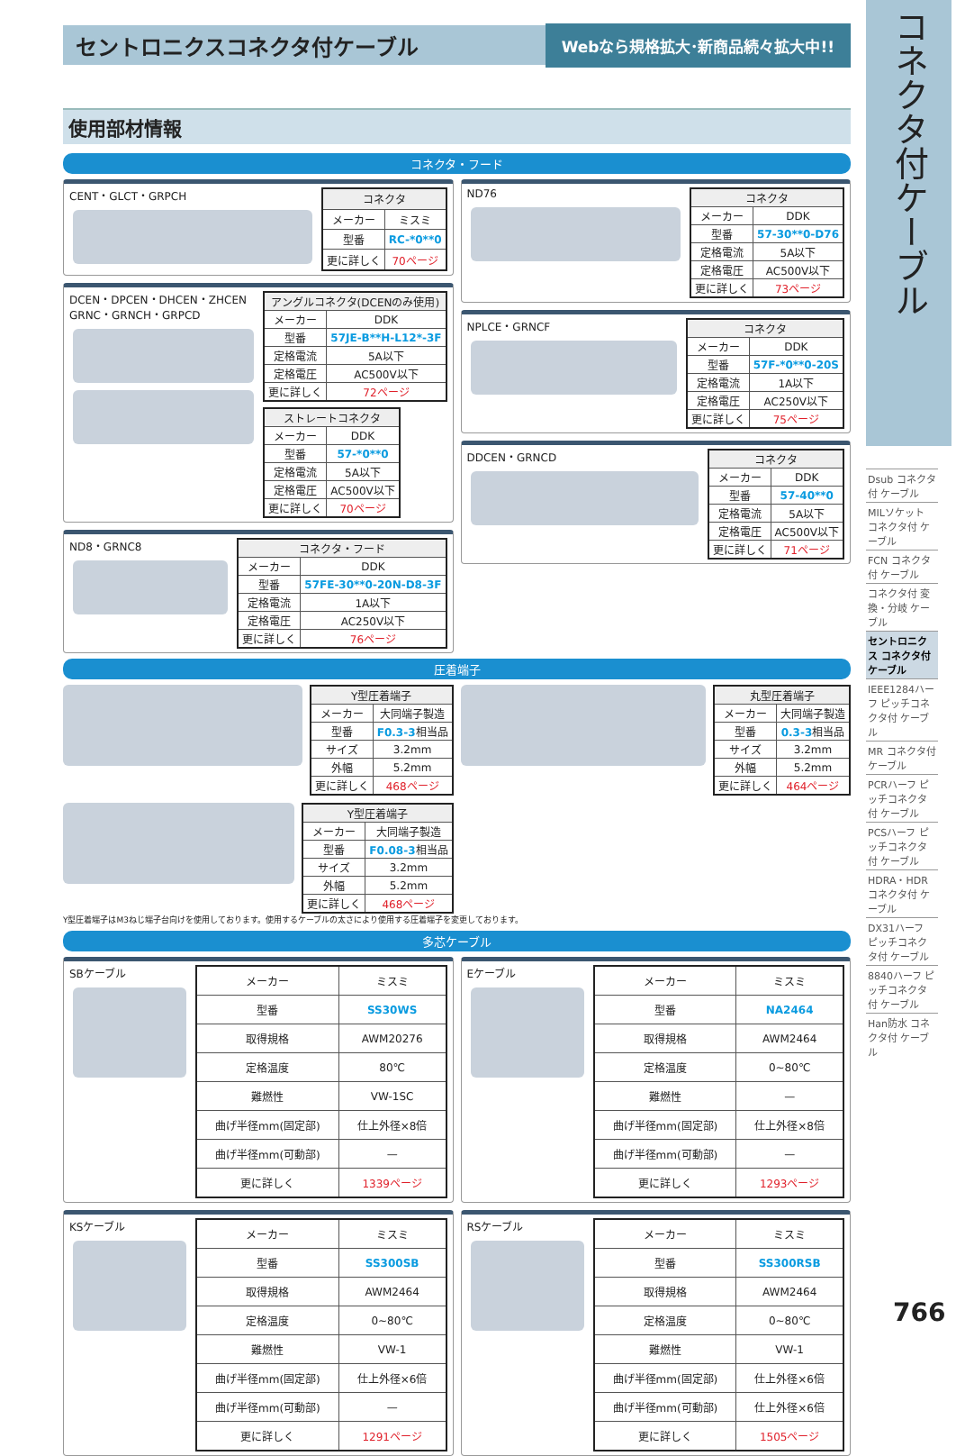セントロニクスコネクタ付ケーブル
Webなら規格拡大･新商品続々拡大中!!
使用部材情報
コネクタ・フード
CENT・GLCT・GRPCH
| コネクタ | |
| --- | --- |
| メーカー | ミスミ |
| 型番 | RC-*0**0 |
| 更に詳しく | 70ページ |
DCEN・DPCEN・DHCEN・ZHCEN
GRNC・GRNCH・GRPCD
| アングルコネクタ(DCENのみ使用) | |
| --- | --- |
| メーカー | DDK |
| 型番 | 57JE-B**H-L12*-3F |
| 定格電流 | 5A以下 |
| 定格電圧 | AC500V以下 |
| 更に詳しく | 72ページ |
| ストレートコネクタ | |
| --- | --- |
| メーカー | DDK |
| 型番 | 57-*0**0 |
| 定格電流 | 5A以下 |
| 定格電圧 | AC500V以下 |
| 更に詳しく | 70ページ |
ND8・GRNC8
| コネクタ・フード | |
| --- | --- |
| メーカー | DDK |
| 型番 | 57FE-30**0-20N-D8-3F |
| 定格電流 | 1A以下 |
| 定格電圧 | AC250V以下 |
| 更に詳しく | 76ページ |
ND76
| コネクタ | |
| --- | --- |
| メーカー | DDK |
| 型番 | 57-30**0-D76 |
| 定格電流 | 5A以下 |
| 定格電圧 | AC500V以下 |
| 更に詳しく | 73ページ |
NPLCE・GRNCF
| コネクタ | |
| --- | --- |
| メーカー | DDK |
| 型番 | 57F-*0**0-20S |
| 定格電流 | 1A以下 |
| 定格電圧 | AC250V以下 |
| 更に詳しく | 75ページ |
DDCEN・GRNCD
| コネクタ | |
| --- | --- |
| メーカー | DDK |
| 型番 | 57-40**0 |
| 定格電流 | 5A以下 |
| 定格電圧 | AC500V以下 |
| 更に詳しく | 71ページ |
圧着端子
| Y型圧着端子 | |
| --- | --- |
| メーカー | 大同端子製造 |
| 型番 | F0.3-3 相当品 |
| サイズ | 3.2mm |
| 外幅 | 5.2mm |
| 更に詳しく | 468ページ |
| Y型圧着端子 | |
| --- | --- |
| メーカー | 大同端子製造 |
| 型番 | F0.08-3 相当品 |
| サイズ | 3.2mm |
| 外幅 | 5.2mm |
| 更に詳しく | 468ページ |
| 丸型圧着端子 | |
| --- | --- |
| メーカー | 大同端子製造 |
| 型番 | 0.3-3 相当品 |
| サイズ | 3.2mm |
| 外幅 | 5.2mm |
| 更に詳しく | 464ページ |
Y型圧着端子はM3ねじ端子台向けを使用しております。使用するケーブルの太さにより使用する圧着端子を変更しております。
多芯ケーブル
SBケーブル
| メーカー | ミスミ |
| 型番 | SS30WS |
| 取得規格 | AWM20276 |
| 定格温度 | 80℃ |
| 難燃性 | VW-1SC |
| 曲げ半径mm(固定部) | 仕上外径×8倍 |
| 曲げ半径mm(可動部) | — |
| 更に詳しく | 1339ページ |
Eケーブル
| メーカー | ミスミ |
| 型番 | NA2464 |
| 取得規格 | AWM2464 |
| 定格温度 | 0~80℃ |
| 難燃性 | — |
| 曲げ半径mm(固定部) | 仕上外径×8倍 |
| 曲げ半径mm(可動部) | — |
| 更に詳しく | 1293ページ |
KSケーブル
| メーカー | ミスミ |
| 型番 | SS300SB |
| 取得規格 | AWM2464 |
| 定格温度 | 0~80℃ |
| 難燃性 | VW-1 |
| 曲げ半径mm(固定部) | 仕上外径×6倍 |
| 曲げ半径mm(可動部) | — |
| 更に詳しく | 1291ページ |
RSケーブル
| メーカー | ミスミ |
| 型番 | SS300RSB |
| 取得規格 | AWM2464 |
| 定格温度 | 0~80℃ |
| 難燃性 | VW-1 |
| 曲げ半径mm(固定部) | 仕上外径×6倍 |
| 曲げ半径mm(可動部) | 仕上外径×6倍 |
| 更に詳しく | 1505ページ |
コネクタ付ケーブル
Dsub コネクタ付 ケーブル
MILソケット コネクタ付 ケーブル
FCN コネクタ付 ケーブル
コネクタ付 変換・分岐 ケーブル
セントロニクス コネクタ付 ケーブル
IEEE1284ハーフ ピッチコネクタ付 ケーブル
MR コネクタ付 ケーブル
PCRハーフ ピッチコネクタ付 ケーブル
PCSハーフ ピッチコネクタ付 ケーブル
HDRA・HDR コネクタ付 ケーブル
DX31ハーフ ピッチコネクタ付 ケーブル
8840ハーフ ピッチコネクタ付 ケーブル
Han防水 コネクタ付 ケーブル
766